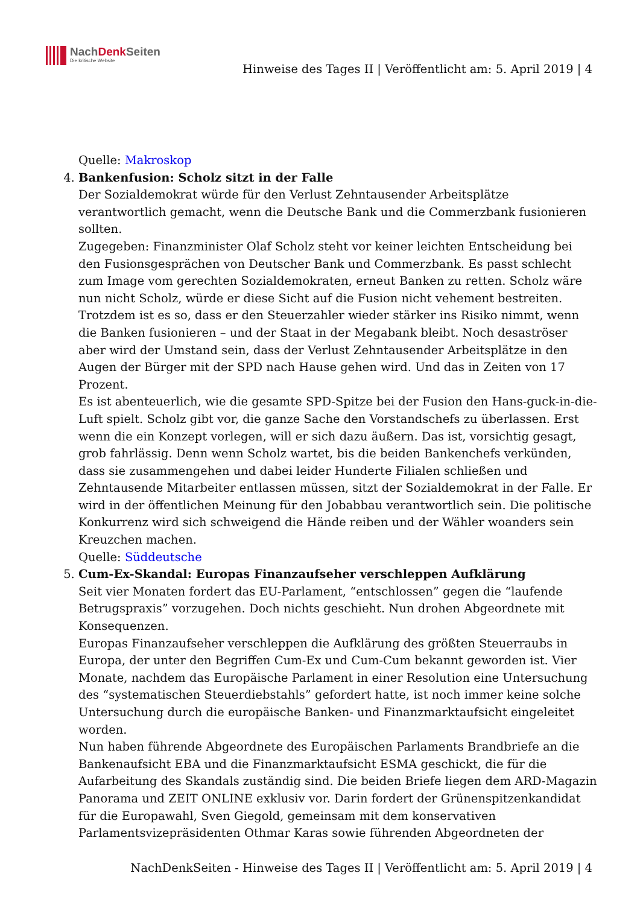NachDenk Seiten
Die kritische Website
Hinweise des Tages II | Veröffentlicht am: 5. April 2019 | 4
Quelle: Makroskop
4. Bankenfusion: Scholz sitzt in der Falle
Der Sozialdemokrat würde für den Verlust Zehntausender Arbeitsplätze verantwortlich gemacht, wenn die Deutsche Bank und die Commerzbank fusionieren sollten.
Zugegeben: Finanzminister Olaf Scholz steht vor keiner leichten Entscheidung bei den Fusionsgesprächen von Deutscher Bank und Commerzbank. Es passt schlecht zum Image vom gerechten Sozialdemokraten, erneut Banken zu retten. Scholz wäre nun nicht Scholz, würde er diese Sicht auf die Fusion nicht vehement bestreiten. Trotzdem ist es so, dass er den Steuerzahler wieder stärker ins Risiko nimmt, wenn die Banken fusionieren – und der Staat in der Megabank bleibt. Noch desaströser aber wird der Umstand sein, dass der Verlust Zehntausender Arbeitsplätze in den Augen der Bürger mit der SPD nach Hause gehen wird. Und das in Zeiten von 17 Prozent.
Es ist abenteuerlich, wie die gesamte SPD-Spitze bei der Fusion den Hans-guck-in-die-Luft spielt. Scholz gibt vor, die ganze Sache den Vorstandschefs zu überlassen. Erst wenn die ein Konzept vorlegen, will er sich dazu äußern. Das ist, vorsichtig gesagt, grob fahrlässig. Denn wenn Scholz wartet, bis die beiden Bankenchefs verkünden, dass sie zusammengehen und dabei leider Hunderte Filialen schließen und Zehntausende Mitarbeiter entlassen müssen, sitzt der Sozialdemokrat in der Falle. Er wird in der öffentlichen Meinung für den Jobabbau verantwortlich sein. Die politische Konkurrenz wird sich schweigend die Hände reiben und der Wähler woanders sein Kreuzchen machen.
Quelle: Süddeutsche
5. Cum-Ex-Skandal: Europas Finanzaufseher verschleppen Aufklärung
Seit vier Monaten fordert das EU-Parlament, “entschlossen” gegen die “laufende Betrugspraxis” vorzugehen. Doch nichts geschieht. Nun drohen Abgeordnete mit Konsequenzen.
Europas Finanzaufseher verschleppen die Aufklärung des größten Steuerraubs in Europa, der unter den Begriffen Cum-Ex und Cum-Cum bekannt geworden ist. Vier Monate, nachdem das Europäische Parlament in einer Resolution eine Untersuchung des “systematischen Steuerdiebstahls” gefordert hatte, ist noch immer keine solche Untersuchung durch die europäische Banken- und Finanzmarktaufsicht eingeleitet worden.
Nun haben führende Abgeordnete des Europäischen Parlaments Brandbriefe an die Bankenaufsicht EBA und die Finanzmarktaufsicht ESMA geschickt, die für die Aufarbeitung des Skandals zuständig sind. Die beiden Briefe liegen dem ARD-Magazin Panorama und ZEIT ONLINE exklusiv vor. Darin fordert der Grünenspitzenkandidat für die Europawahl, Sven Giegold, gemeinsam mit dem konservativen Parlamentsvizepräsidenten Othmar Karas sowie führenden Abgeordneten der
NachDenkSeiten - Hinweise des Tages II | Veröffentlicht am: 5. April 2019 | 4